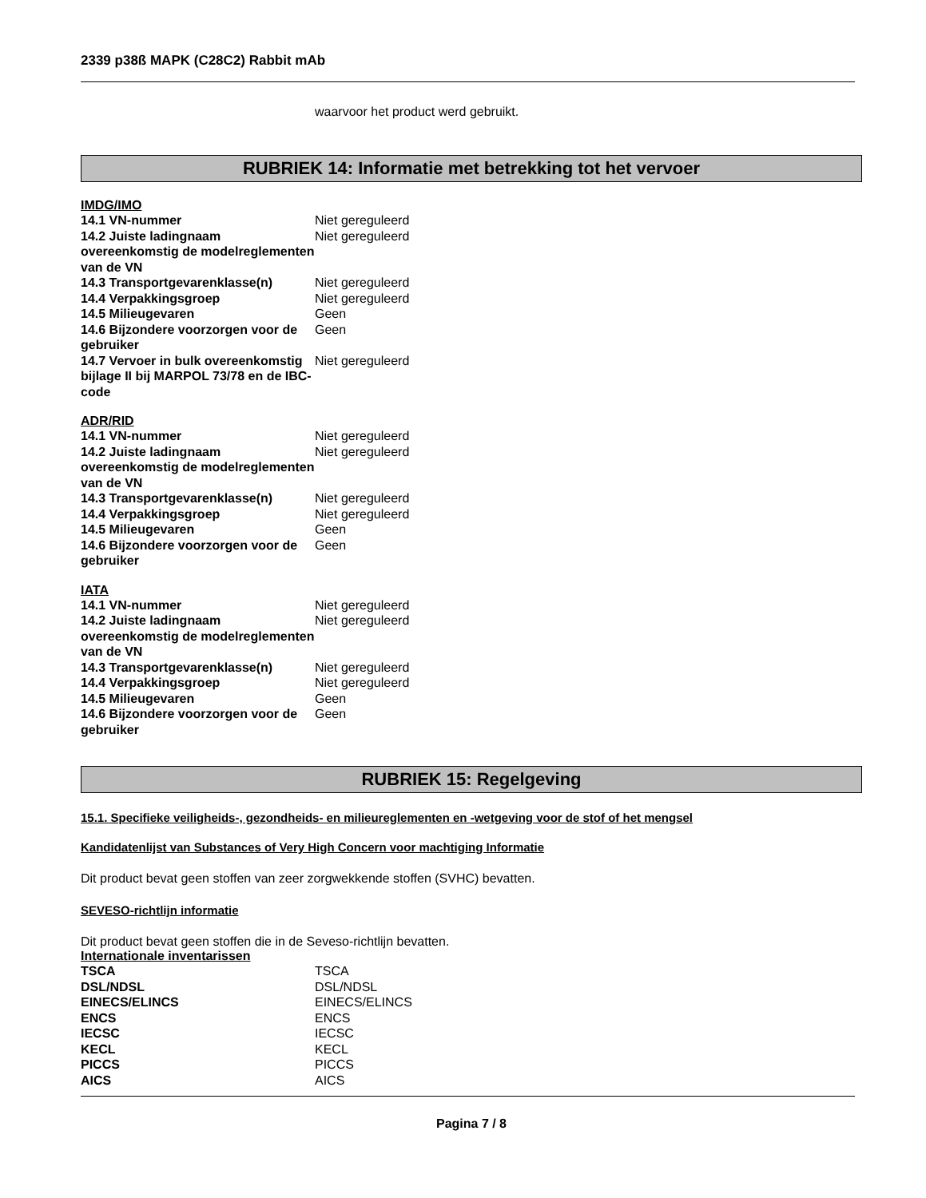2339 p38ß MAPK (C28C2) Rabbit mAb
waarvoor het product werd gebruikt.
RUBRIEK 14: Informatie met betrekking tot het vervoer
IMDG/IMO
| 14.1 VN-nummer | Niet gereguleerd |
| 14.2 Juiste ladingnaam overeenkomstig de modelreglementen van de VN | Niet gereguleerd |
| 14.3 Transportgevarenklasse(n) | Niet gereguleerd |
| 14.4 Verpakkingsgroep | Niet gereguleerd |
| 14.5 Milieugevaren | Geen |
| 14.6 Bijzondere voorzorgen voor de gebruiker | Geen |
| 14.7 Vervoer in bulk overeenkomstig bijlage II bij MARPOL 73/78 en de IBC-code | Niet gereguleerd |
ADR/RID
| 14.1 VN-nummer | Niet gereguleerd |
| 14.2 Juiste ladingnaam overeenkomstig de modelreglementen van de VN | Niet gereguleerd |
| 14.3 Transportgevarenklasse(n) | Niet gereguleerd |
| 14.4 Verpakkingsgroep | Niet gereguleerd |
| 14.5 Milieugevaren | Geen |
| 14.6 Bijzondere voorzorgen voor de gebruiker | Geen |
IATA
| 14.1 VN-nummer | Niet gereguleerd |
| 14.2 Juiste ladingnaam overeenkomstig de modelreglementen van de VN | Niet gereguleerd |
| 14.3 Transportgevarenklasse(n) | Niet gereguleerd |
| 14.4 Verpakkingsgroep | Niet gereguleerd |
| 14.5 Milieugevaren | Geen |
| 14.6 Bijzondere voorzorgen voor de gebruiker | Geen |
RUBRIEK 15: Regelgeving
15.1. Specifieke veiligheids-, gezondheids- en milieureglementen en -wetgeving voor de stof of het mengsel
Kandidatenlijst van Substances of Very High Concern voor machtiging Informatie
Dit product bevat geen stoffen van zeer zorgwekkende stoffen (SVHC) bevatten.
SEVESO-richtlijn informatie
Dit product bevat geen stoffen die in de Seveso-richtlijn bevatten.
Internationale inventarissen
| TSCA | TSCA |
| DSL/NDSL | DSL/NDSL |
| EINECS/ELINCS | EINECS/ELINCS |
| ENCS | ENCS |
| IECSC | IECSC |
| KECL | KECL |
| PICCS | PICCS |
| AICS | AICS |
Pagina 7 / 8